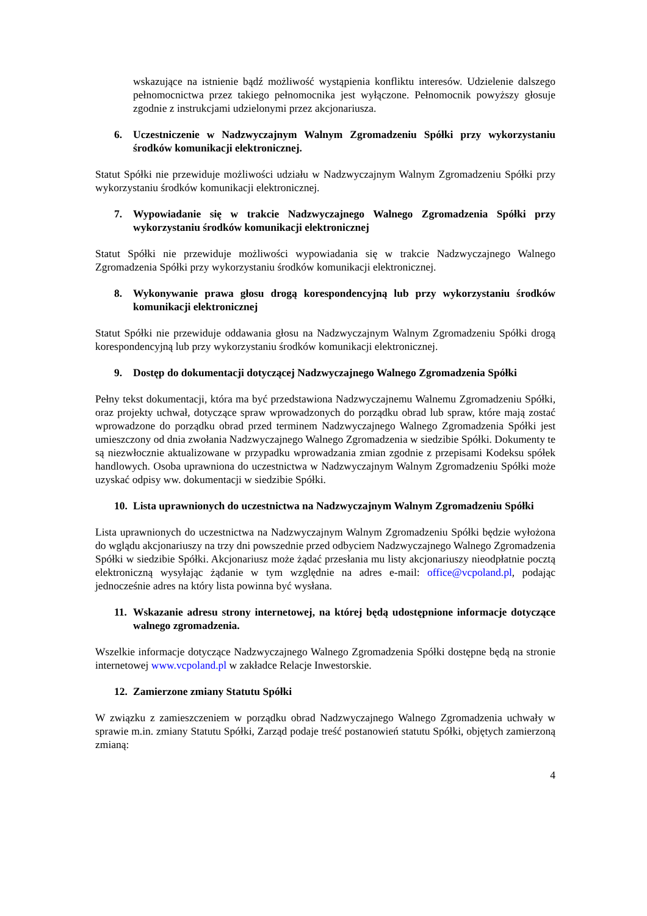wskazujące na istnienie bądź możliwość wystąpienia konfliktu interesów. Udzielenie dalszego pełnomocnictwa przez takiego pełnomocnika jest wyłączone. Pełnomocnik powyższy głosuje zgodnie z instrukcjami udzielonymi przez akcjonariusza.
6. Uczestniczenie w Nadzwyczajnym Walnym Zgromadzeniu Spółki przy wykorzystaniu środków komunikacji elektronicznej.
Statut Spółki nie przewiduje możliwości udziału w Nadzwyczajnym Walnym Zgromadzeniu Spółki przy wykorzystaniu środków komunikacji elektronicznej.
7. Wypowiadanie się w trakcie Nadzwyczajnego Walnego Zgromadzenia Spółki przy wykorzystaniu środków komunikacji elektronicznej
Statut Spółki nie przewiduje możliwości wypowiadania się w trakcie Nadzwyczajnego Walnego Zgromadzenia Spółki przy wykorzystaniu środków komunikacji elektronicznej.
8. Wykonywanie prawa głosu drogą korespondencyjną lub przy wykorzystaniu środków komunikacji elektronicznej
Statut Spółki nie przewiduje oddawania głosu na Nadzwyczajnym Walnym Zgromadzeniu Spółki drogą korespondencyjną lub przy wykorzystaniu środków komunikacji elektronicznej.
9. Dostęp do dokumentacji dotyczącej Nadzwyczajnego Walnego Zgromadzenia Spółki
Pełny tekst dokumentacji, która ma być przedstawiona Nadzwyczajnemu Walnemu Zgromadzeniu Spółki, oraz projekty uchwał, dotyczące spraw wprowadzonych do porządku obrad lub spraw, które mają zostać wprowadzone do porządku obrad przed terminem Nadzwyczajnego Walnego Zgromadzenia Spółki jest umieszczony od dnia zwołania Nadzwyczajnego Walnego Zgromadzenia w siedzibie Spółki. Dokumenty te są niezwłocznie aktualizowane w przypadku wprowadzania zmian zgodnie z przepisami Kodeksu spółek handlowych. Osoba uprawniona do uczestnictwa w Nadzwyczajnym Walnym Zgromadzeniu Spółki może uzyskać odpisy ww. dokumentacji w siedzibie Spółki.
10. Lista uprawnionych do uczestnictwa na Nadzwyczajnym Walnym Zgromadzeniu Spółki
Lista uprawnionych do uczestnictwa na Nadzwyczajnym Walnym Zgromadzeniu Spółki będzie wyłożona do wglądu akcjonariuszy na trzy dni powszednie przed odbyciem Nadzwyczajnego Walnego Zgromadzenia Spółki w siedzibie Spółki. Akcjonariusz może żądać przesłania mu listy akcjonariuszy nieodpłatnie pocztą elektroniczną wysyłając żądanie w tym względnie na adres e-mail: office@vcpoland.pl, podając jednocześnie adres na który lista powinna być wysłana.
11. Wskazanie adresu strony internetowej, na której będą udostępnione informacje dotyczące walnego zgromadzenia.
Wszelkie informacje dotyczące Nadzwyczajnego Walnego Zgromadzenia Spółki dostępne będą na stronie internetowej www.vcpoland.pl w zakładce Relacje Inwestorskie.
12. Zamierzone zmiany Statutu Spółki
W związku z zamieszczeniem w porządku obrad Nadzwyczajnego Walnego Zgromadzenia uchwały w sprawie m.in. zmiany Statutu Spółki, Zarząd podaje treść postanowień statutu Spółki, objętych zamierzoną zmianą:
4